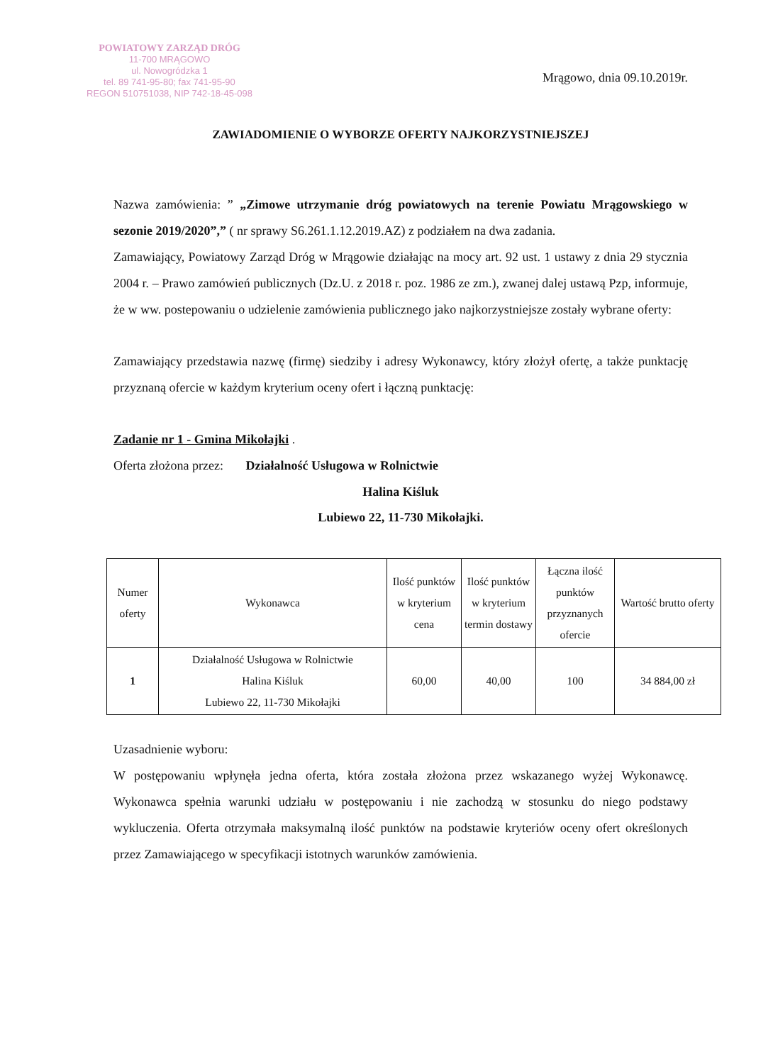POWIATOWY ZARZĄD DRÓG
11-700 MRĄGOWO
ul. Nowogródzka 1
tel. 89 741-95-80; fax 741-95-90
REGON 510751038, NIP 742-18-45-098
Mrągowo, dnia 09.10.2019r.
ZAWIADOMIENIE O WYBORZE OFERTY NAJKORZYSTNIEJSZEJ
Nazwa zamówienia: ” „Zimowe utrzymanie dróg powiatowych na terenie Powiatu Mrągowskiego w sezonie 2019/2020”,” ( nr sprawy S6.261.1.12.2019.AZ) z podziałem na dwa zadania.
Zamawiający, Powiatowy Zarząd Dróg w Mrągowie działając na mocy art. 92 ust. 1 ustawy z dnia 29 stycznia 2004 r. – Prawo zamówień publicznych (Dz.U. z 2018 r. poz. 1986 ze zm.), zwanej dalej ustawą Pzp, informuje, że w ww. postepowaniu o udzielenie zamówienia publicznego jako najkorzystniejsze zostały wybrane oferty:
Zamawiający przedstawia nazwę (firmę) siedziby i adresy Wykonawcy, który złożył ofertę, a także punktację przyznaną ofercie w każdym kryterium oceny ofert i łączną punktację:
Zadanie nr 1 - Gmina Mikołajki .
Oferta złożona przez: Działalność Usługowa w Rolnictwie
Halina Kiśluk
Lubiewo 22, 11-730 Mikołajki.
| Numer oferty | Wykonawca | Ilość punktów w kryterium cena | Ilość punktów w kryterium termin dostawy | Łączna ilość punktów przyznanych ofercie | Wartość brutto oferty |
| --- | --- | --- | --- | --- | --- |
| 1 | Działalność Usługowa w Rolnictwie Halina Kiśluk Lubiewo 22, 11-730 Mikołajki | 60,00 | 40,00 | 100 | 34 884,00 zł |
Uzasadnienie wyboru:
W postępowaniu wpłynęła jedna oferta, która została złożona przez wskazanego wyżej Wykonawcę. Wykonawca spełnia warunki udziału w postępowaniu i nie zachodzą w stosunku do niego podstawy wykluczenia. Oferta otrzymała maksymalną ilość punktów na podstawie kryteriów oceny ofert określonych przez Zamawiającego w specyfikacji istotnych warunków zamówienia.